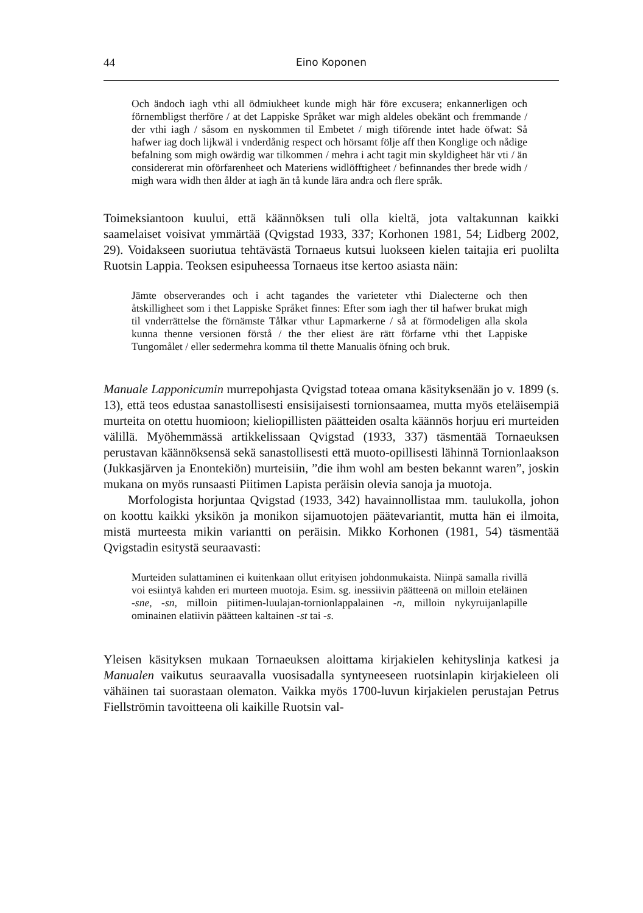44 Eino Koponen
Och ändoch iagh vthi all ödmiukheet kunde migh här före excusera; enkannerligen och förnembligst therföre / at det Lappiske Språket war migh aldeles obekänt och fremmande / der vthi iagh / såsom en nyskommen til Embetet / migh tiförende intet hade öfwat: Så hafwer iag doch lijkwäl i vnderdånig respect och hörsamt följe aff then Konglige och nådige befalning som migh owärdig war tilkommen / mehra i acht tagit min skyldigheet här vti / än considererat min oförfarenheet och Materiens widlöfftigheet / befinnandes ther brede widh / migh wara widh then ålder at iagh än tå kunde lära andra och flere språk.
Toimeksiantoon kuului, että käännöksen tuli olla kieltä, jota valtakunnan kaikki saamelaiset voisivat ymmärtää (Qvigstad 1933, 337; Korhonen 1981, 54; Lidberg 2002, 29). Voidakseen suoriutua tehtävästä Tornaeus kutsui luokseen kielen taitajia eri puolilta Ruotsin Lappia. Teoksen esipuheessa Tornaeus itse kertoo asiasta näin:
Jämte observerandes och i acht tagandes the varieteter vthi Dialecterne och then åtskilligheet som i thet Lappiske Språket finnes: Efter som iagh ther til hafwer brukat migh til vnderrättelse the förnämste Tålkar vthur Lapmarkerne / så at förmodeligen alla skola kunna thenne versionen förstå / the ther eliest äre rätt förfarne vthi thet Lappiske Tungomålet / eller sedermehra komma til thette Manualis öfning och bruk.
Manuale Lapponicumin murrepohjasta Qvigstad toteaa omana käsityksenään jo v. 1899 (s. 13), että teos edustaa sanastollisesti ensisijaisesti tornionsaamea, mutta myös eteläisempiä murteita on otettu huomioon; kieliopillisten päätteiden osalta käännös horjuu eri murteiden välillä. Myöhemmässä artikkelissaan Qvigstad (1933, 337) täsmentää Tornaeuksen perustavan käännöksensä sekä sanastollisesti että muoto-opillisesti lähinnä Tornionlaakson (Jukkasjärven ja Enontekiön) murteisiin, ”die ihm wohl am besten bekannt waren”, joskin mukana on myös runsaasti Piitimen Lapista peräisin olevia sanoja ja muotoja.
Morfologista horjuntaa Qvigstad (1933, 342) havainnollistaa mm. taulukolla, johon on koottu kaikki yksikön ja monikon sijamuotojen päätevariantit, mutta hän ei ilmoita, mistä murteesta mikin variantti on peräisin. Mikko Korhonen (1981, 54) täsmentää Qvigstadin esitystä seuraavasti:
Murteiden sulattaminen ei kuitenkaan ollut erityisen johdonmukaista. Niinpä samalla rivillä voi esiintyä kahden eri murteen muotoja. Esim. sg. inessiivin päätteenä on milloin eteläinen -sne, -sn, milloin piitimen-luulajan-tornionlappalainen -n, milloin nykyruijanlapille ominainen elatiivin päätteen kaltainen -st tai -s.
Yleisen käsityksen mukaan Tornaeuksen aloittama kirjakielen kehityslinja katkesi ja Manualen vaikutus seuraavalla vuosisadalla syntyneeseen ruotsinlapin kirjakieleen oli vähäinen tai suorastaan olematon. Vaikka myös 1700-luvun kirjakielen perustajan Petrus Fiellströmin tavoitteena oli kaikille Ruotsin val-